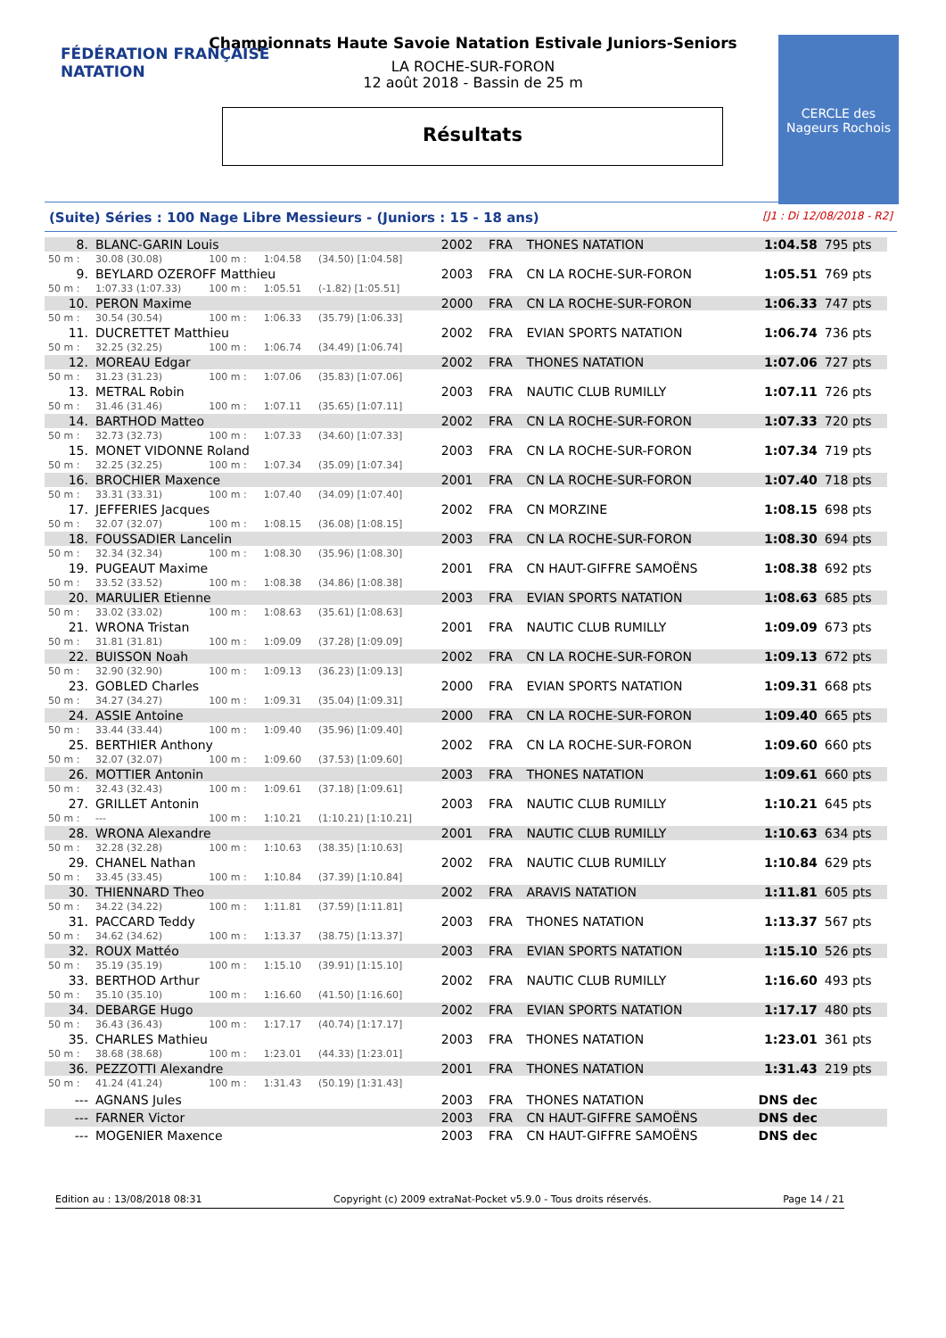FÉDÉRATION FRANÇAISE
NATATION
CERCLE des Nageurs Rochois
Championnats Haute Savoie Natation Estivale Juniors-Seniors
LA ROCHE-SUR-FORON
12 août 2018 - Bassin de 25 m
Résultats
(Suite) Séries : 100 Nage Libre Messieurs - (Juniors : 15 - 18 ans) [J1 : Di 12/08/2018 - R2]
| 8. | BLANC-GARIN Louis | | | | 2002 | FRA | THONES NATATION | 1:04.58 | 795 pts |
| 50 m : | 30.08 (30.08) | 100 m : | 1:04.58 | (34.50) [1:04.58] | | | | | |
| 9. | BEYLARD OZEROFF Matthieu | | | | 2003 | FRA | CN LA ROCHE-SUR-FORON | 1:05.51 | 769 pts |
| 50 m : | 1:07.33 (1:07.33) | 100 m : | 1:05.51 | (-1.82) [1:05.51] | | | | | |
| 10. | PERON Maxime | | | | 2000 | FRA | CN LA ROCHE-SUR-FORON | 1:06.33 | 747 pts |
| 50 m : | 30.54 (30.54) | 100 m : | 1:06.33 | (35.79) [1:06.33] | | | | | |
| 11. | DUCRETTET Matthieu | | | | 2002 | FRA | EVIAN SPORTS NATATION | 1:06.74 | 736 pts |
| 50 m : | 32.25 (32.25) | 100 m : | 1:06.74 | (34.49) [1:06.74] | | | | | |
| 12. | MOREAU Edgar | | | | 2002 | FRA | THONES NATATION | 1:07.06 | 727 pts |
| 50 m : | 31.23 (31.23) | 100 m : | 1:07.06 | (35.83) [1:07.06] | | | | | |
| 13. | METRAL Robin | | | | 2003 | FRA | NAUTIC CLUB RUMILLY | 1:07.11 | 726 pts |
| 50 m : | 31.46 (31.46) | 100 m : | 1:07.11 | (35.65) [1:07.11] | | | | | |
| 14. | BARTHOD Matteo | | | | 2002 | FRA | CN LA ROCHE-SUR-FORON | 1:07.33 | 720 pts |
| 50 m : | 32.73 (32.73) | 100 m : | 1:07.33 | (34.60) [1:07.33] | | | | | |
| 15. | MONET VIDONNE Roland | | | | 2003 | FRA | CN LA ROCHE-SUR-FORON | 1:07.34 | 719 pts |
| 50 m : | 32.25 (32.25) | 100 m : | 1:07.34 | (35.09) [1:07.34] | | | | | |
| 16. | BROCHIER Maxence | | | | 2001 | FRA | CN LA ROCHE-SUR-FORON | 1:07.40 | 718 pts |
| 50 m : | 33.31 (33.31) | 100 m : | 1:07.40 | (34.09) [1:07.40] | | | | | |
| 17. | JEFFERIES Jacques | | | | 2002 | FRA | CN MORZINE | 1:08.15 | 698 pts |
| 50 m : | 32.07 (32.07) | 100 m : | 1:08.15 | (36.08) [1:08.15] | | | | | |
| 18. | FOUSSADIER Lancelin | | | | 2003 | FRA | CN LA ROCHE-SUR-FORON | 1:08.30 | 694 pts |
| 50 m : | 32.34 (32.34) | 100 m : | 1:08.30 | (35.96) [1:08.30] | | | | | |
| 19. | PUGEAUT Maxime | | | | 2001 | FRA | CN HAUT-GIFFRE SAMOËNS | 1:08.38 | 692 pts |
| 50 m : | 33.52 (33.52) | 100 m : | 1:08.38 | (34.86) [1:08.38] | | | | | |
| 20. | MARULIER Etienne | | | | 2003 | FRA | EVIAN SPORTS NATATION | 1:08.63 | 685 pts |
| 50 m : | 33.02 (33.02) | 100 m : | 1:08.63 | (35.61) [1:08.63] | | | | | |
| 21. | WRONA Tristan | | | | 2001 | FRA | NAUTIC CLUB RUMILLY | 1:09.09 | 673 pts |
| 50 m : | 31.81 (31.81) | 100 m : | 1:09.09 | (37.28) [1:09.09] | | | | | |
| 22. | BUISSON Noah | | | | 2002 | FRA | CN LA ROCHE-SUR-FORON | 1:09.13 | 672 pts |
| 50 m : | 32.90 (32.90) | 100 m : | 1:09.13 | (36.23) [1:09.13] | | | | | |
| 23. | GOBLED Charles | | | | 2000 | FRA | EVIAN SPORTS NATATION | 1:09.31 | 668 pts |
| 50 m : | 34.27 (34.27) | 100 m : | 1:09.31 | (35.04) [1:09.31] | | | | | |
| 24. | ASSIE Antoine | | | | 2000 | FRA | CN LA ROCHE-SUR-FORON | 1:09.40 | 665 pts |
| 50 m : | 33.44 (33.44) | 100 m : | 1:09.40 | (35.96) [1:09.40] | | | | | |
| 25. | BERTHIER Anthony | | | | 2002 | FRA | CN LA ROCHE-SUR-FORON | 1:09.60 | 660 pts |
| 50 m : | 32.07 (32.07) | 100 m : | 1:09.60 | (37.53) [1:09.60] | | | | | |
| 26. | MOTTIER Antonin | | | | 2003 | FRA | THONES NATATION | 1:09.61 | 660 pts |
| 50 m : | 32.43 (32.43) | 100 m : | 1:09.61 | (37.18) [1:09.61] | | | | | |
| 27. | GRILLET Antonin | | | | 2003 | FRA | NAUTIC CLUB RUMILLY | 1:10.21 | 645 pts |
| 50 m : | --- | 100 m : | 1:10.21 | (1:10.21) [1:10.21] | | | | | |
| 28. | WRONA Alexandre | | | | 2001 | FRA | NAUTIC CLUB RUMILLY | 1:10.63 | 634 pts |
| 50 m : | 32.28 (32.28) | 100 m : | 1:10.63 | (38.35) [1:10.63] | | | | | |
| 29. | CHANEL Nathan | | | | 2002 | FRA | NAUTIC CLUB RUMILLY | 1:10.84 | 629 pts |
| 50 m : | 33.45 (33.45) | 100 m : | 1:10.84 | (37.39) [1:10.84] | | | | | |
| 30. | THIENNARD Theo | | | | 2002 | FRA | ARAVIS NATATION | 1:11.81 | 605 pts |
| 50 m : | 34.22 (34.22) | 100 m : | 1:11.81 | (37.59) [1:11.81] | | | | | |
| 31. | PACCARD Teddy | | | | 2003 | FRA | THONES NATATION | 1:13.37 | 567 pts |
| 50 m : | 34.62 (34.62) | 100 m : | 1:13.37 | (38.75) [1:13.37] | | | | | |
| 32. | ROUX Mattéo | | | | 2003 | FRA | EVIAN SPORTS NATATION | 1:15.10 | 526 pts |
| 50 m : | 35.19 (35.19) | 100 m : | 1:15.10 | (39.91) [1:15.10] | | | | | |
| 33. | BERTHOD Arthur | | | | 2002 | FRA | NAUTIC CLUB RUMILLY | 1:16.60 | 493 pts |
| 50 m : | 35.10 (35.10) | 100 m : | 1:16.60 | (41.50) [1:16.60] | | | | | |
| 34. | DEBARGE Hugo | | | | 2002 | FRA | EVIAN SPORTS NATATION | 1:17.17 | 480 pts |
| 50 m : | 36.43 (36.43) | 100 m : | 1:17.17 | (40.74) [1:17.17] | | | | | |
| 35. | CHARLES Mathieu | | | | 2003 | FRA | THONES NATATION | 1:23.01 | 361 pts |
| 50 m : | 38.68 (38.68) | 100 m : | 1:23.01 | (44.33) [1:23.01] | | | | | |
| 36. | PEZZOTTI Alexandre | | | | 2001 | FRA | THONES NATATION | 1:31.43 | 219 pts |
| 50 m : | 41.24 (41.24) | 100 m : | 1:31.43 | (50.19) [1:31.43] | | | | | |
| --- | AGNANS Jules | | | | 2003 | FRA | THONES NATATION | DNS dec | |
| --- | FARNER Victor | | | | 2003 | FRA | CN HAUT-GIFFRE SAMOËNS | DNS dec | |
| --- | MOGENIER Maxence | | | | 2003 | FRA | CN HAUT-GIFFRE SAMOËNS | DNS dec | |
Edition au : 13/08/2018 08:31 Copyright (c) 2009 extraNat-Pocket v5.9.0 - Tous droits réservés. Page 14 / 21